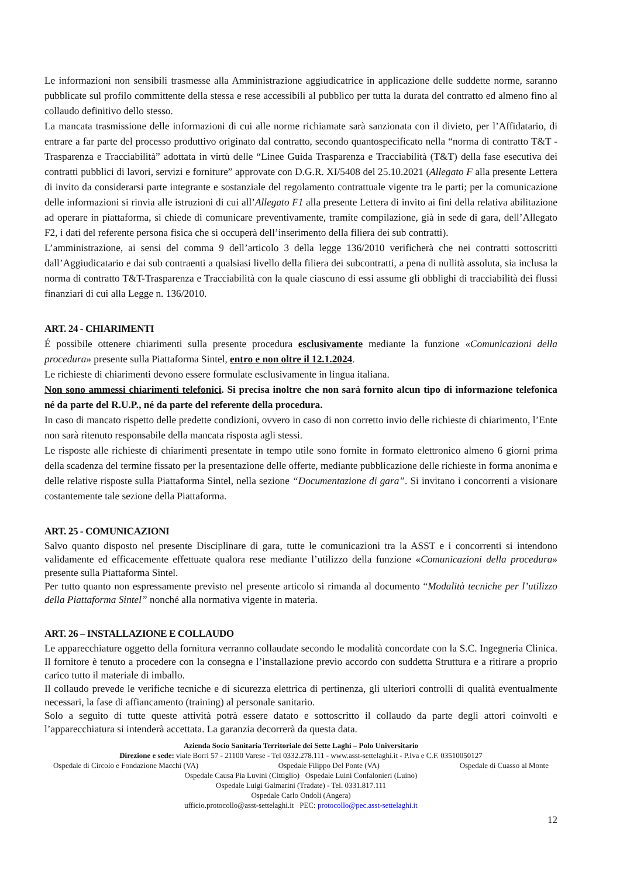Le informazioni non sensibili trasmesse alla Amministrazione aggiudicatrice in applicazione delle suddette norme, saranno pubblicate sul profilo committente della stessa e rese accessibili al pubblico per tutta la durata del contratto ed almeno fino al collaudo definitivo dello stesso.
La mancata trasmissione delle informazioni di cui alle norme richiamate sarà sanzionata con il divieto, per l’Affidatario, di entrare a far parte del processo produttivo originato dal contratto, secondo quantospecificato nella “norma di contratto T&T - Trasparenza e Tracciabilità” adottata in virtù delle “Linee Guida Trasparenza e Tracciabilità (T&T) della fase esecutiva dei contratti pubblici di lavori, servizi e forniture” approvate con D.G.R. XI/5408 del 25.10.2021 (Allegato F alla presente Lettera di invito da considerarsi parte integrante e sostanziale del regolamento contrattuale vigente tra le parti; per la comunicazione delle informazioni si rinvia alle istruzioni di cui all’Allegato F1 alla presente Lettera di invito ai fini della relativa abilitazione ad operare in piattaforma, si chiede di comunicare preventivamente, tramite compilazione, già in sede di gara, dell’Allegato F2, i dati del referente persona fisica che si occuperà dell’inserimento della filiera dei sub contratti).
L’amministrazione, ai sensi del comma 9 dell’articolo 3 della legge 136/2010 verificherà che nei contratti sottoscritti dall’Aggiudicatario e dai sub contraenti a qualsiasi livello della filiera dei subcontratti, a pena di nullità assoluta, sia inclusa la norma di contratto T&T-Trasparenza e Tracciabilità con la quale ciascuno di essi assume gli obblighi di tracciabilità dei flussi finanziari di cui alla Legge n. 136/2010.
ART. 24 - CHIARIMENTI
É possibile ottenere chiarimenti sulla presente procedura esclusivamente mediante la funzione «Comunicazioni della procedura» presente sulla Piattaforma Sintel, entro e non oltre il 12.1.2024.
Le richieste di chiarimenti devono essere formulate esclusivamente in lingua italiana.
Non sono ammessi chiarimenti telefonici. Si precisa inoltre che non sarà fornito alcun tipo di informazione telefonica né da parte del R.U.P., né da parte del referente della procedura.
In caso di mancato rispetto delle predette condizioni, ovvero in caso di non corretto invio delle richieste di chiarimento, l’Ente non sarà ritenuto responsabile della mancata risposta agli stessi.
Le risposte alle richieste di chiarimenti presentate in tempo utile sono fornite in formato elettronico almeno 6 giorni prima della scadenza del termine fissato per la presentazione delle offerte, mediante pubblicazione delle richieste in forma anonima e delle relative risposte sulla Piattaforma Sintel, nella sezione “Documentazione di gara”. Si invitano i concorrenti a visionare costantemente tale sezione della Piattaforma.
ART. 25 - COMUNICAZIONI
Salvo quanto disposto nel presente Disciplinare di gara, tutte le comunicazioni tra la ASST e i concorrenti si intendono validamente ed efficacemente effettuate qualora rese mediante l’utilizzo della funzione «Comunicazioni della procedura» presente sulla Piattaforma Sintel.
Per tutto quanto non espressamente previsto nel presente articolo si rimanda al documento “Modalità tecniche per l’utilizzo della Piattaforma Sintel” nonché alla normativa vigente in materia.
ART. 26 – INSTALLAZIONE E COLLAUDO
Le apparecchiature oggetto della fornitura verranno collaudate secondo le modalità concordate con la S.C. Ingegneria Clinica. Il fornitore è tenuto a procedere con la consegna e l’installazione previo accordo con suddetta Struttura e a ritirare a proprio carico tutto il materiale di imballo.
Il collaudo prevede le verifiche tecniche e di sicurezza elettrica di pertinenza, gli ulteriori controlli di qualità eventualmente necessari, la fase di affiancamento (training) al personale sanitario.
Solo a seguito di tutte queste attività potrà essere datato e sottoscritto il collaudo da parte degli attori coinvolti e l’apparecchiatura si intenderà accettata. La garanzia decorrerà da questa data.
Azienda Socio Sanitaria Territoriale dei Sette Laghi – Polo Universitario
Direzione e sede: viale Borri 57 - 21100 Varese - Tel 0332.278.111 - www.asst-settelaghi.it - P.Iva e C.F. 03510050127
Ospedale di Circolo e Fondazione Macchi (VA) Ospedale Filippo Del Ponte (VA) Ospedale di Cuasso al Monte
Ospedale Causa Pia Luvini (Cittiglio) Ospedale Luini Confalonieri (Luino)
Ospedale Luigi Galmarini (Tradate) - Tel. 0331.817.111
Ospedale Carlo Ondoli (Angera)
ufficio.protocollo@asst-settelaghi.it PEC: protocollo@pec.asst-settelaghi.it
12